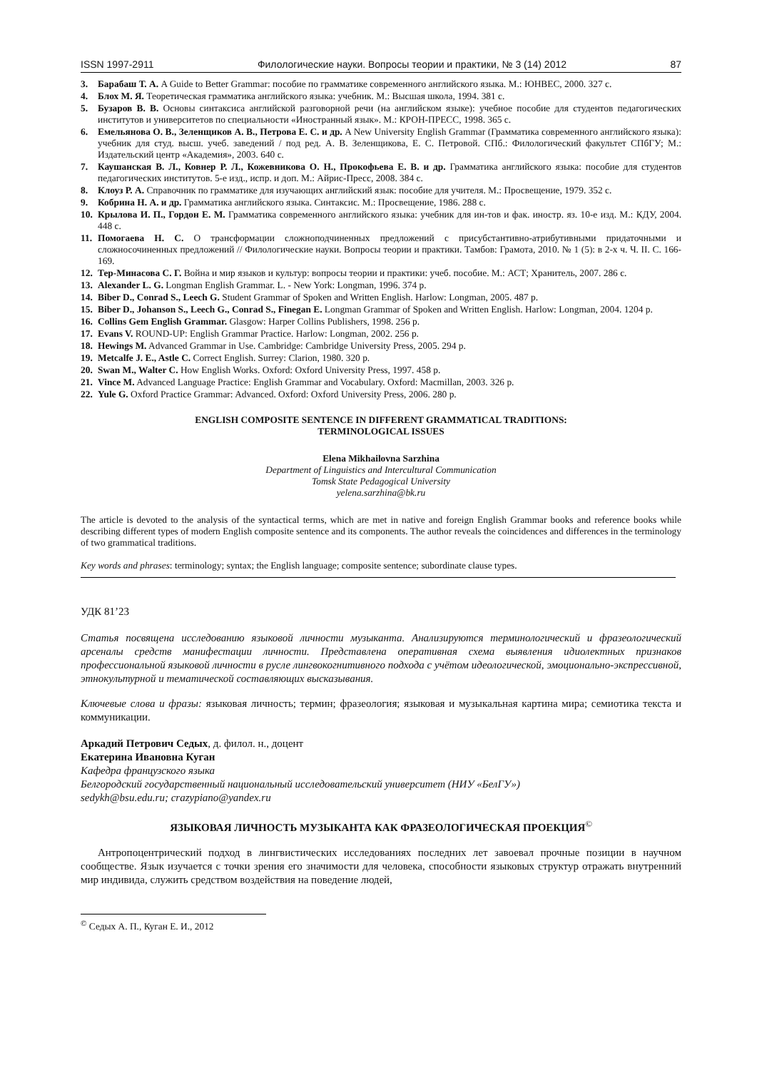ISSN 1997-2911 Филологические науки. Вопросы теории и практики, № 3 (14) 2012 87
3. Барабаш Т. А. A Guide to Better Grammar: пособие по грамматике современного английского языка. М.: ЮНВЕС, 2000. 327 с.
4. Блох М. Я. Теоретическая грамматика английского языка: учебник. М.: Высшая школа, 1994. 381 с.
5. Бузаров В. В. Основы синтаксиса английской разговорной речи (на английском языке): учебное пособие для студентов педагогических институтов и университетов по специальности «Иностранный язык». М.: КРОН-ПРЕСС, 1998. 365 с.
6. Емельянова О. В., Зеленщиков А. В., Петрова Е. С. и др. A New University English Grammar (Грамматика современного английского языка): учебник для студ. высш. учеб. заведений / под ред. А. В. Зеленщикова, Е. С. Петровой. СПб.: Филологический факультет СПбГУ; М.: Издательский центр «Академия», 2003. 640 с.
7. Каушанская В. Л., Ковнер Р. Л., Кожевникова О. Н., Прокофьева Е. В. и др. Грамматика английского языка: пособие для студентов педагогических институтов. 5-е изд., испр. и доп. М.: Айрис-Пресс, 2008. 384 с.
8. Клоуз Р. А. Справочник по грамматике для изучающих английский язык: пособие для учителя. М.: Просвещение, 1979. 352 с.
9. Кобрина Н. А. и др. Грамматика английского языка. Синтаксис. М.: Просвещение, 1986. 288 с.
10. Крылова И. П., Гордон Е. М. Грамматика современного английского языка: учебник для ин-тов и фак. иностр. яз. 10-е изд. М.: КДУ, 2004. 448 с.
11. Помогаева Н. С. О трансформации сложноподчиненных предложений с присубстантивно-атрибутивными придаточными и сложносочиненных предложений // Филологические науки. Вопросы теории и практики. Тамбов: Грамота, 2010. № 1 (5): в 2-х ч. Ч. II. С. 166-169.
12. Тер-Минасова С. Г. Война и мир языков и культур: вопросы теории и практики: учеб. пособие. М.: АСТ; Хранитель, 2007. 286 с.
13. Alexander L. G. Longman English Grammar. L. - New York: Longman, 1996. 374 p.
14. Biber D., Conrad S., Leech G. Student Grammar of Spoken and Written English. Harlow: Longman, 2005. 487 p.
15. Biber D., Johanson S., Leech G., Conrad S., Finegan E. Longman Grammar of Spoken and Written English. Harlow: Longman, 2004. 1204 p.
16. Collins Gem English Grammar. Glasgow: Harper Collins Publishers, 1998. 256 p.
17. Evans V. ROUND-UP: English Grammar Practice. Harlow: Longman, 2002. 256 p.
18. Hewings M. Advanced Grammar in Use. Cambridge: Cambridge University Press, 2005. 294 p.
19. Metcalfe J. E., Astle C. Correct English. Surrey: Clarion, 1980. 320 p.
20. Swan M., Walter C. How English Works. Oxford: Oxford University Press, 1997. 458 p.
21. Vince M. Advanced Language Practice: English Grammar and Vocabulary. Oxford: Macmillan, 2003. 326 p.
22. Yule G. Oxford Practice Grammar: Advanced. Oxford: Oxford University Press, 2006. 280 p.
ENGLISH COMPOSITE SENTENCE IN DIFFERENT GRAMMATICAL TRADITIONS:
TERMINOLOGICAL ISSUES
Elena Mikhailovna Sarzhina
Department of Linguistics and Intercultural Communication
Tomsk State Pedagogical University
yelena.sarzhina@bk.ru
The article is devoted to the analysis of the syntactical terms, which are met in native and foreign English Grammar books and reference books while describing different types of modern English composite sentence and its components. The author reveals the coincidences and differences in the terminology of two grammatical traditions.
Key words and phrases: terminology; syntax; the English language; composite sentence; subordinate clause types.
УДК 81’23
Статья посвящена исследованию языковой личности музыканта. Анализируются терминологический и фразеологический арсеналы средств манифестации личности. Представлена оперативная схема выявления идиолектных признаков профессиональной языковой личности в русле лингвокогнитивного подхода с учётом идеологической, эмоционально-экспрессивной, этнокультурной и тематической составляющих высказывания.
Ключевые слова и фразы: языковая личность; термин; фразеология; языковая и музыкальная картина мира; семиотика текста и коммуникации.
Аркадий Петрович Седых, д. филол. н., доцент
Екатерина Ивановна Куган
Кафедра французского языка
Белгородский государственный национальный исследовательский университет (НИУ «БелГУ»)
sedykh@bsu.edu.ru; crazypiano@yandex.ru
ЯЗЫКОВАЯ ЛИЧНОСТЬ МУЗЫКАНТА КАК ФРАЗЕОЛОГИЧЕСКАЯ ПРОЕКЦИЯ<sup>©</sup>
Антропоцентрический подход в лингвистических исследованиях последних лет завоевал прочные позиции в научном сообществе. Язык изучается с точки зрения его значимости для человека, способности языковых структур отражать внутренний мир индивида, служить средством воздействия на поведение людей,
<sup>©</sup> Седых А. П., Куган Е. И., 2012